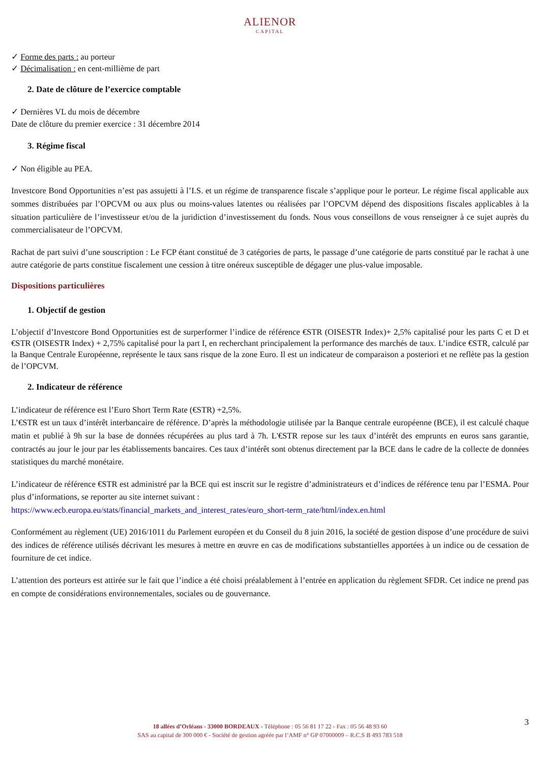ALIENOR
CAPITAL
✓ Forme des parts : au porteur
✓ Décimalisation : en cent-millième de part
2. Date de clôture de l’exercice comptable
✓ Dernières VL du mois de décembre
Date de clôture du premier exercice : 31 décembre 2014
3. Régime fiscal
✓ Non éligible au PEA.
Investcore Bond Opportunities n’est pas assujetti à l’I.S. et un régime de transparence fiscale s’applique pour le porteur. Le régime fiscal applicable aux sommes distribuées par l’OPCVM ou aux plus ou moins-values latentes ou réalisées par l’OPCVM dépend des dispositions fiscales applicables à la situation particulière de l’investisseur et/ou de la juridiction d’investissement du fonds. Nous vous conseillons de vous renseigner à ce sujet auprès du commercialisateur de l’OPCVM.
Rachat de part suivi d’une souscription : Le FCP étant constitué de 3 catégories de parts, le passage d’une catégorie de parts constitué par le rachat à une autre catégorie de parts constitue fiscalement une cession à titre onéreux susceptible de dégager une plus-value imposable.
Dispositions particulières
1. Objectif de gestion
L’objectif d’Investcore Bond Opportunities est de surperformer l’indice de référence €STR (OISESTR Index)+ 2,5% capitalisé pour les parts C et D et €STR (OISESTR Index) + 2,75% capitalisé pour la part I, en recherchant principalement la performance des marchés de taux. L’indice €STR, calculé par la Banque Centrale Européenne, représente le taux sans risque de la zone Euro. Il est un indicateur de comparaison a posteriori et ne reflète pas la gestion de l’OPCVM.
2. Indicateur de référence
L’indicateur de référence est l’Euro Short Term Rate (€STR) +2,5%.
L’€STR est un taux d’intérêt interbancaire de référence. D’après la méthodologie utilisée par la Banque centrale européenne (BCE), il est calculé chaque matin et publié à 9h sur la base de données récupérées au plus tard à 7h. L'€STR repose sur les taux d’intérêt des emprunts en euros sans garantie, contractés au jour le jour par les établissements bancaires. Ces taux d’intérêt sont obtenus directement par la BCE dans le cadre de la collecte de données statistiques du marché monétaire.
L’indicateur de référence €STR est administré par la BCE qui est inscrit sur le registre d’administrateurs et d’indices de référence tenu par l’ESMA. Pour plus d’informations, se reporter au site internet suivant :
https://www.ecb.europa.eu/stats/financial_markets_and_interest_rates/euro_short-term_rate/html/index.en.html
Conformément au règlement (UE) 2016/1011 du Parlement européen et du Conseil du 8 juin 2016, la société de gestion dispose d’une procédure de suivi des indices de référence utilisés décrivant les mesures à mettre en œuvre en cas de modifications substantielles apportées à un indice ou de cessation de fourniture de cet indice.
L’attention des porteurs est attirée sur le fait que l’indice a été choisi préalablement à l’entrée en application du règlement SFDR. Cet indice ne prend pas en compte de considérations environnementales, sociales ou de gouvernance.
3
18 allées d’Orléans - 33000 BORDEAUX - Téléphone : 05 56 81 17 22 - Fax : 05 56 48 93 60
SAS au capital de 300 000 € - Société de gestion agréée par l’AMF n° GP 07000009 – R.C.S B 493 783 518